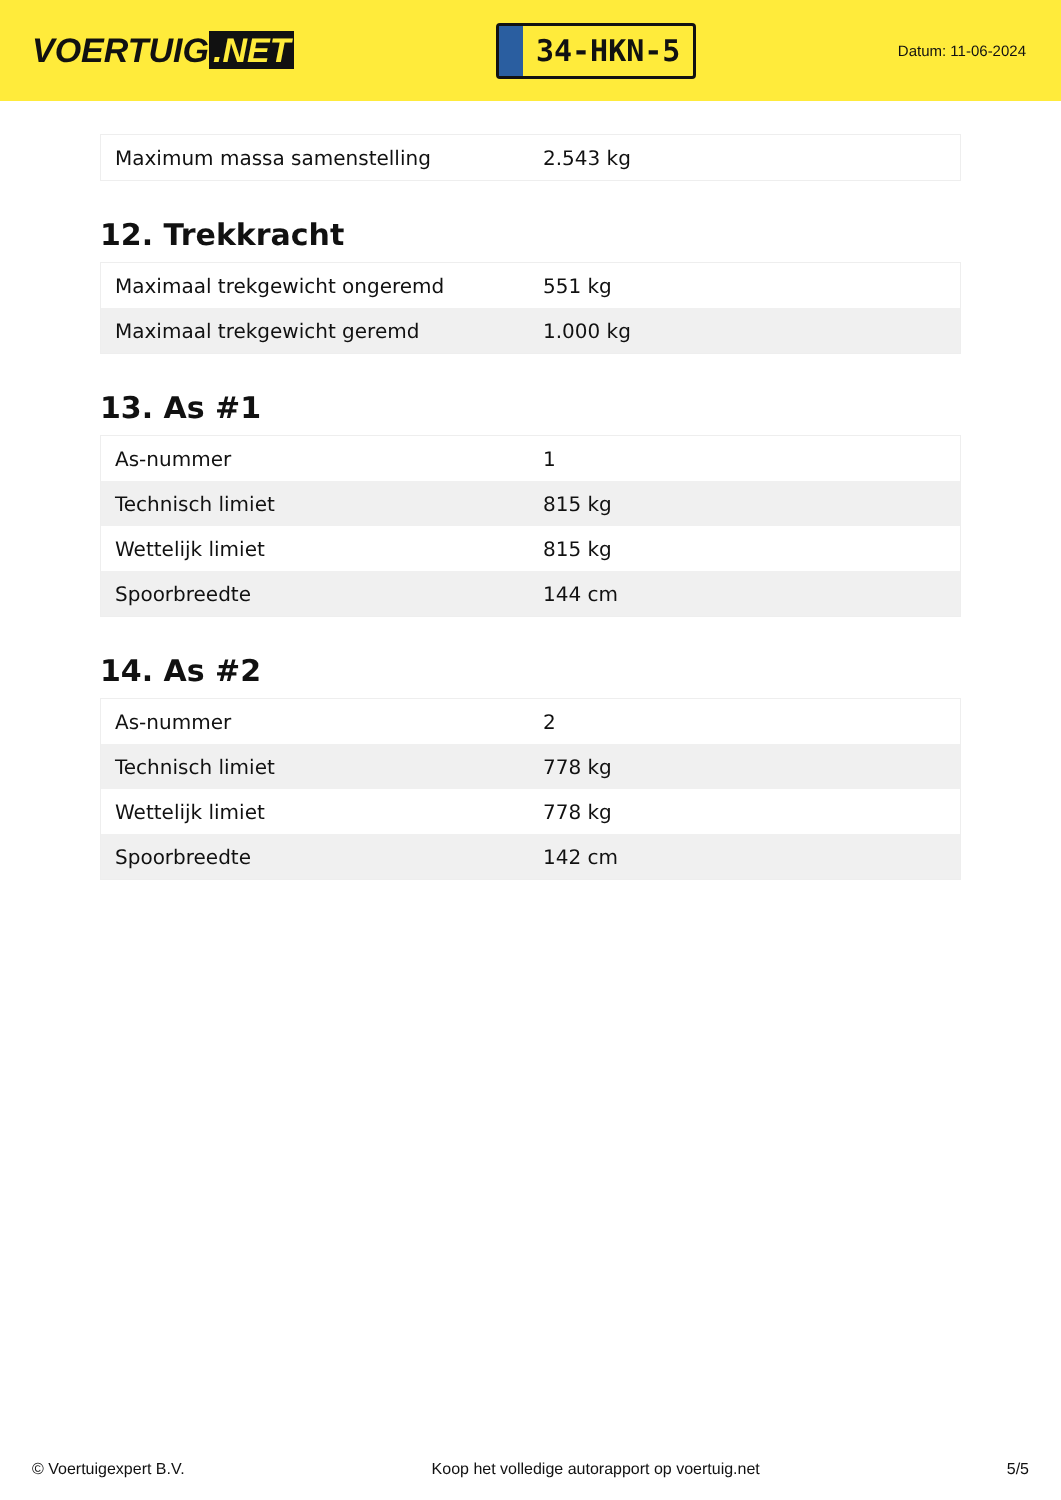VOERTUIG.NET
34-HKN-5
Datum: 11-06-2024
| Maximum massa samenstelling | 2.543 kg |
12. Trekkracht
| Maximaal trekgewicht ongeremd | 551 kg |
| Maximaal trekgewicht geremd | 1.000 kg |
13. As #1
| As-nummer | 1 |
| Technisch limiet | 815 kg |
| Wettelijk limiet | 815 kg |
| Spoorbreedte | 144 cm |
14. As #2
| As-nummer | 2 |
| Technisch limiet | 778 kg |
| Wettelijk limiet | 778 kg |
| Spoorbreedte | 142 cm |
© Voertuigexpert B.V. Koop het volledige autorapport op voertuig.net 5/5